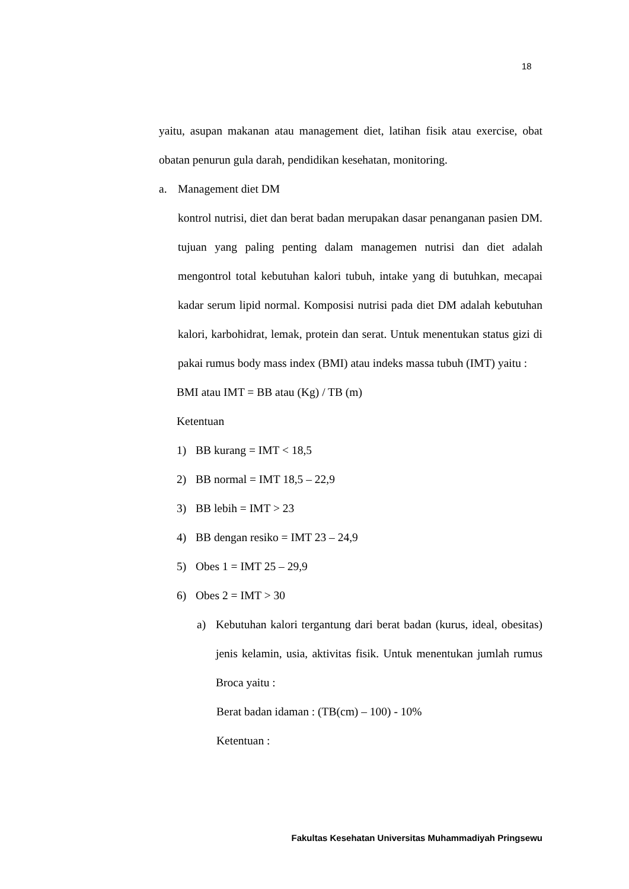18
yaitu, asupan makanan atau management diet, latihan fisik atau exercise, obat obatan penurun gula darah, pendidikan kesehatan, monitoring.
a. Management diet DM
kontrol nutrisi, diet dan berat badan merupakan dasar penanganan pasien DM. tujuan yang paling penting dalam managemen nutrisi dan diet adalah mengontrol total kebutuhan kalori tubuh, intake yang di butuhkan, mecapai kadar serum lipid normal. Komposisi nutrisi pada diet DM adalah kebutuhan kalori, karbohidrat, lemak, protein dan serat. Untuk menentukan status gizi di pakai rumus body mass index (BMI) atau indeks massa tubuh (IMT) yaitu :
BMI atau IMT = BB atau (Kg) / TB (m)
Ketentuan
1) BB kurang = IMT < 18,5
2) BB normal = IMT 18,5 – 22,9
3) BB lebih = IMT > 23
4) BB dengan resiko = IMT 23 – 24,9
5) Obes 1 = IMT 25 – 29,9
6) Obes 2 = IMT > 30
a) Kebutuhan kalori tergantung dari berat badan (kurus, ideal, obesitas) jenis kelamin, usia, aktivitas fisik. Untuk menentukan jumlah rumus Broca yaitu :
Berat badan idaman : (TB(cm) – 100) - 10%
Ketentuan :
Fakultas Kesehatan Universitas Muhammadiyah Pringsewu